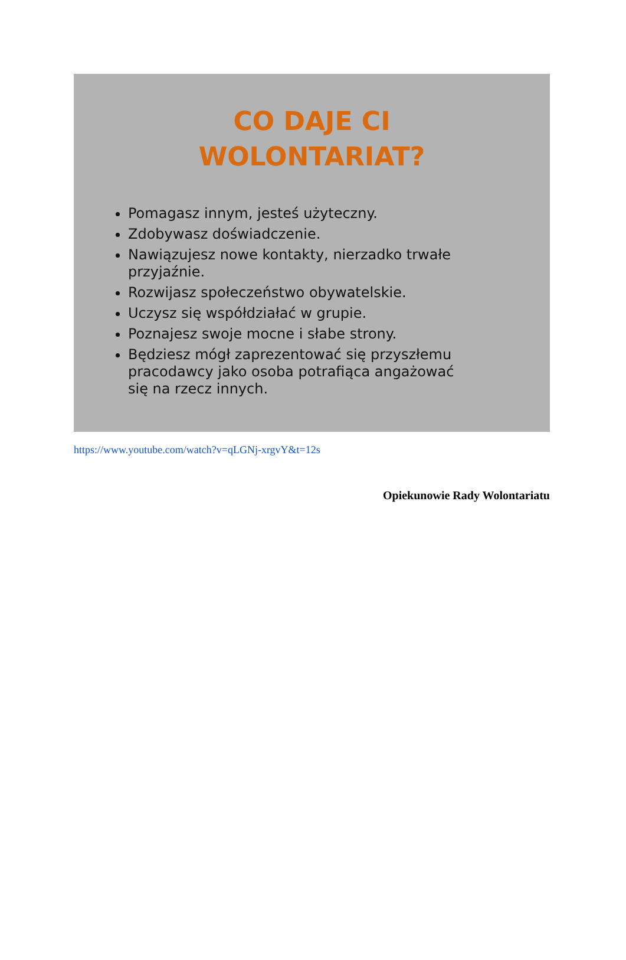CO DAJE CI
WOLONTARIAT?
Pomagasz innym, jesteś użyteczny.
Zdobywasz doświadczenie.
Nawiązujesz nowe kontakty, nierzadko trwałe przyjaźnie.
Rozwijasz społeczeństwo obywatelskie.
Uczysz się współdziałać w grupie.
Poznajesz swoje mocne i słabe strony.
Będziesz mógł zaprezentować się przyszłemu pracodawcy jako osoba potrafiąca angażować się na rzecz innych.
https://www.youtube.com/watch?v=qLGNj-xrgvY&t=12s
Opiekunowie Rady Wolontariatu